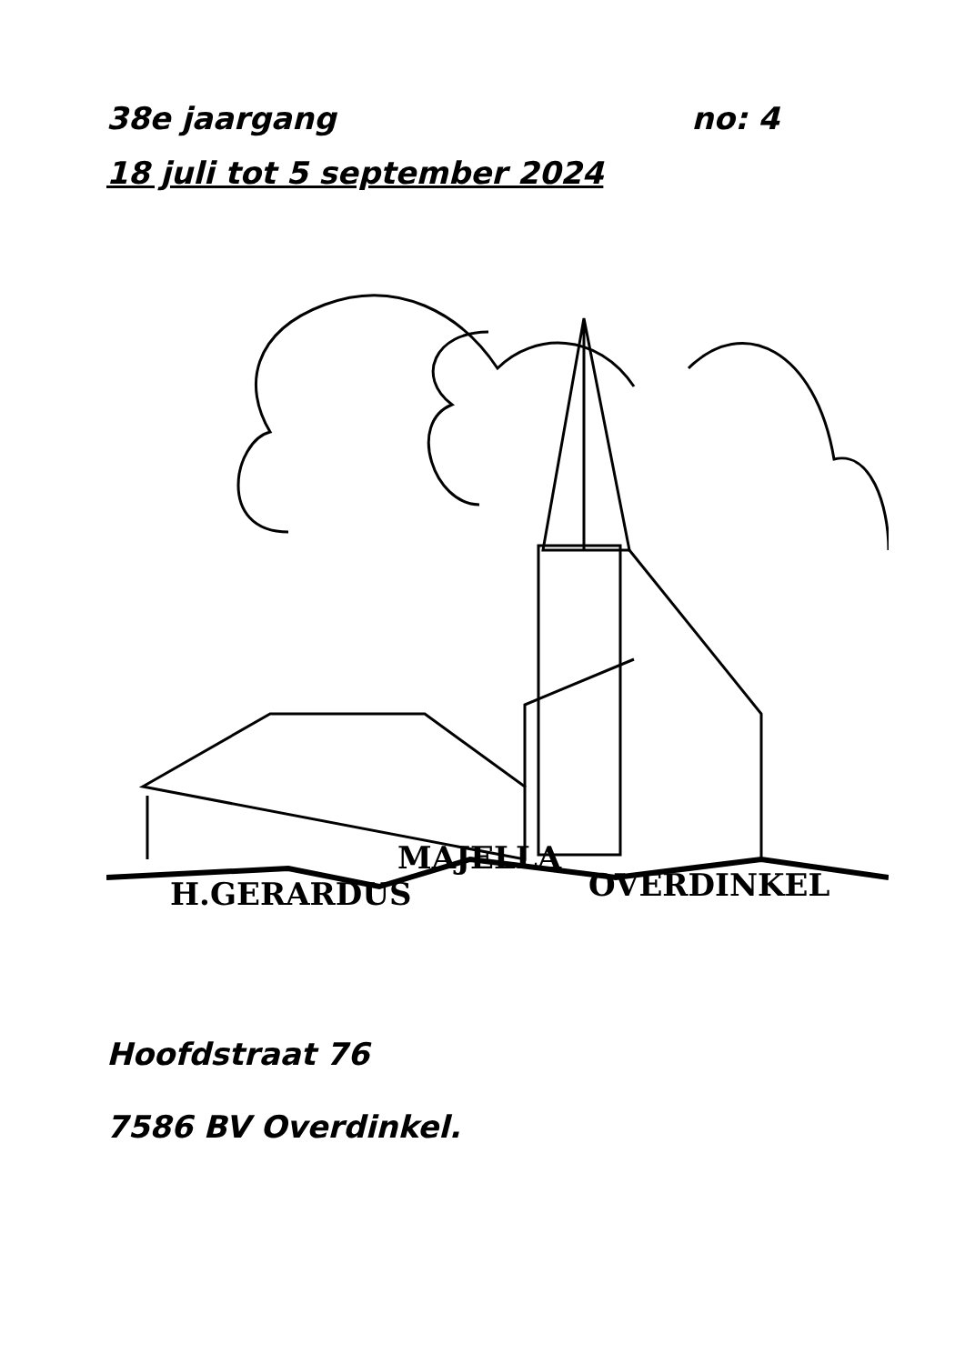38e jaargang no: 4
18 juli tot 5 september 2024
H.GERARDUS
MAJELLA
OVERDINKEL
Hoofdstraat 76
7586 BV Overdinkel.